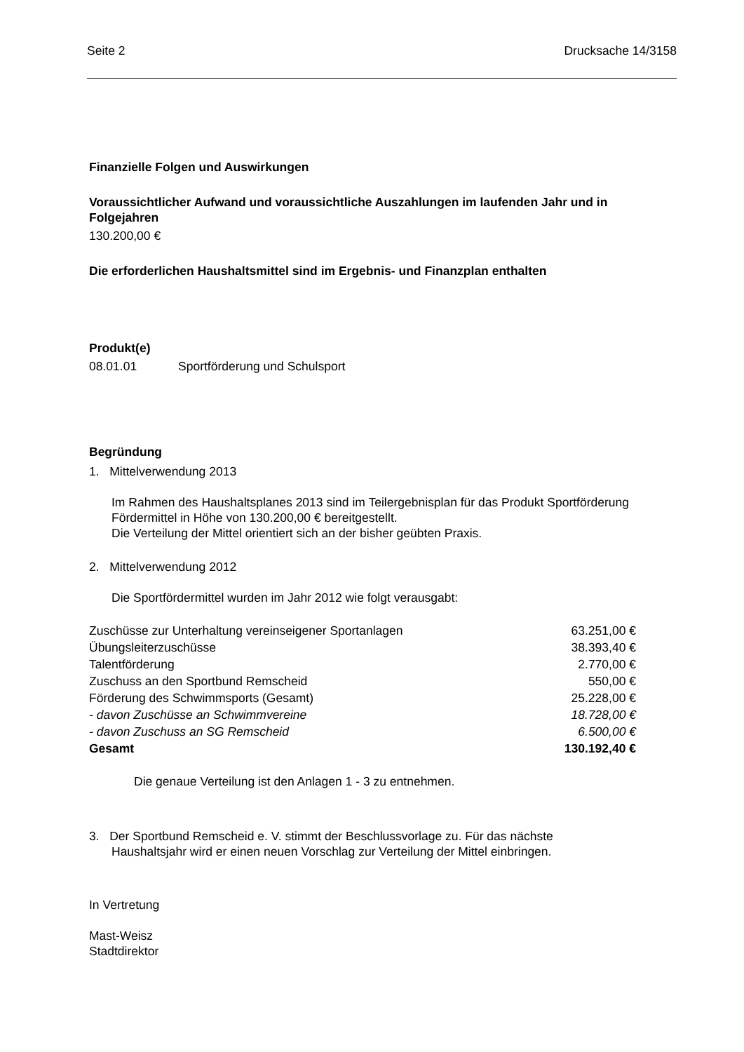Seite 2 Drucksache 14/3158
Finanzielle Folgen und Auswirkungen
Voraussichtlicher Aufwand und voraussichtliche Auszahlungen im laufenden Jahr und in Folgejahren
130.200,00 €
Die erforderlichen Haushaltsmittel sind im Ergebnis- und Finanzplan enthalten
Produkt(e)
08.01.01 Sportförderung und Schulsport
Begründung
1. Mittelverwendung 2013
Im Rahmen des Haushaltsplanes 2013 sind im Teilergebnisplan für das Produkt Sportförderung Fördermittel in Höhe von 130.200,00 € bereitgestellt.
Die Verteilung der Mittel orientiert sich an der bisher geübten Praxis.
2. Mittelverwendung 2012
Die Sportfördermittel wurden im Jahr 2012 wie folgt verausgabt:
| Zuschüsse zur Unterhaltung vereinseigener Sportanlagen | 63.251,00 € |
| Übungsleiterzuschüsse | 38.393,40 € |
| Talentförderung | 2.770,00 € |
| Zuschuss an den Sportbund Remscheid | 550,00 € |
| Förderung des Schwimmsports (Gesamt) | 25.228,00 € |
| - davon Zuschüsse an Schwimmvereine | 18.728,00 € |
| - davon Zuschuss an SG Remscheid | 6.500,00 € |
| Gesamt | 130.192,40 € |
Die genaue Verteilung ist den Anlagen 1 - 3 zu entnehmen.
3. Der Sportbund Remscheid e. V. stimmt der Beschlussvorlage zu. Für das nächste
Haushaltsjahr wird er einen neuen Vorschlag zur Verteilung der Mittel einbringen.
In Vertretung
Mast-Weisz
Stadtdirektor